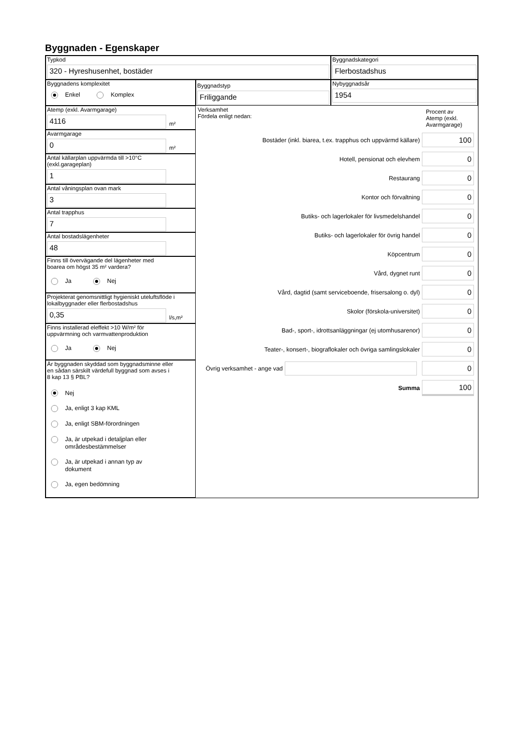Byggnaden - Egenskaper
Typkod
320 - Hyreshusenhet, bostäder
Byggnadskategori
Flerbostadshus
Byggnadens komplexitet
Enkel Komplex
Byggnadstyp
Friliggande
Nybyggnadsår
1954
Atemp (exkl. Avarmgarage)
4116
m²
Avarmgarage
0
m²
Antal källarplan uppvärmda till >10°C
(exkl.garageplan)
1
Antal våningsplan ovan mark
3
Antal trapphus
7
Antal bostadslägenheter
48
Finns till övervägande del lägenheter med
boarea om högst 35 m² vardera?
Ja Nej
Projekterat genomsnittligt hygieniskt uteluftsflöde i
lokalbyggnader eller flerbostadshus
0,35
l/s,m²
Finns installerad eleffekt >10 W/m² för
uppvärmning och varmvattenproduktion
Ja Nej
Är byggnaden skyddad som byggnadsminne eller
en sådan särskilt värdefull byggnad som avses i
8 kap 13 § PBL?
Nej
Ja, enligt 3 kap KML
Ja, enligt SBM-förordningen
Ja, är utpekad i detaljplan eller
områdesbestämmelser
Ja, är utpekad i annan typ av
dokument
Ja, egen bedömning
Verksamhet
Fördela enligt nedan:
Procent av
Atemp (exkl.
Avarmgarage)
Bostäder (inkl. biarea, t.ex. trapphus och uppvärmd källare) 100
Hotell, pensionat och elevhem 0
Restaurang 0
Kontor och förvaltning 0
Butiks- och lagerlokaler för livsmedelshandel 0
Butiks- och lagerlokaler för övrig handel 0
Köpcentrum 0
Vård, dygnet runt 0
Vård, dagtid (samt serviceboende, frisersalong o. dyl) 0
Skolor (förskola-universitet) 0
Bad-, sport-, idrottsanläggningar (ej utomhusarenor) 0
Teater-, konsert-, biograflokaler och övriga samlingslokaler 0
Övrig verksamhet - ange vad 0
Summa 100